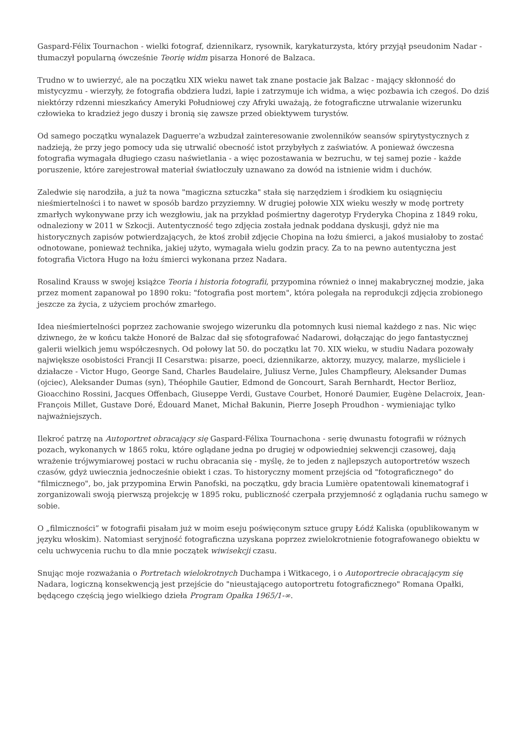Gaspard-Félix Tournachon - wielki fotograf, dziennikarz, rysownik, karykaturzysta, który przyjął pseudonim Nadar - tłumaczył popularną ówcześnie Teorię widm pisarza Honoré de Balzaca.
Trudno w to uwierzyć, ale na początku XIX wieku nawet tak znane postacie jak Balzac - mający skłonność do mistycyzmu - wierzyły, że fotografia obdziera ludzi, łapie i zatrzymuje ich widma, a więc pozbawia ich czegoś. Do dziś niektórzy rdzenni mieszkańcy Ameryki Południowej czy Afryki uważają, że fotograficzne utrwalanie wizerunku człowieka to kradzież jego duszy i bronią się zawsze przed obiektywem turystów.
Od samego początku wynalazek Daguerre'a wzbudzał zainteresowanie zwolenników seansów spirytystycznych z nadzieją, że przy jego pomocy uda się utrwalić obecność istot przybyłych z zaświatów. A ponieważ ówczesna fotografia wymagała długiego czasu naświetlania - a więc pozostawania w bezruchu, w tej samej pozie - każde poruszenie, które zarejestrował materiał światłoczuły uznawano za dowód na istnienie widm i duchów.
Zaledwie się narodziła, a już ta nowa "magiczna sztuczka" stała się narzędziem i środkiem ku osiągnięciu nieśmiertelności i to nawet w sposób bardzo przyziemny. W drugiej połowie XIX wieku weszły w modę portrety zmarłych wykonywane przy ich wezgłowiu, jak na przykład pośmiertny dagerotyp Fryderyka Chopina z 1849 roku, odnaleziony w 2011 w Szkocji. Autentyczność tego zdjęcia została jednak poddana dyskusji, gdyż nie ma historycznych zapisów potwierdzających, że ktoś zrobił zdjęcie Chopina na łożu śmierci, a jakoś musiałoby to zostać odnotowane, ponieważ technika, jakiej użyto, wymagała wielu godzin pracy. Za to na pewno autentyczna jest fotografia Victora Hugo na łożu śmierci wykonana przez Nadara.
Rosalind Krauss w swojej książce Teoria i historia fotografii, przypomina również o innej makabrycznej modzie, jaka przez moment zapanował po 1890 roku: "fotografia post mortem", która polegała na reprodukcji zdjęcia zrobionego jeszcze za życia, z użyciem prochów zmarłego.
Idea nieśmiertelności poprzez zachowanie swojego wizerunku dla potomnych kusi niemal każdego z nas. Nic więc dziwnego, że w końcu także Honoré de Balzac dał się sfotografować Nadarowi, dołączając do jego fantastycznej galerii wielkich jemu współczesnych. Od połowy lat 50. do początku lat 70. XIX wieku, w studiu Nadara pozowały największe osobistości Francji II Cesarstwa: pisarze, poeci, dziennikarze, aktorzy, muzycy, malarze, myśliciele i działacze - Victor Hugo, George Sand, Charles Baudelaire, Juliusz Verne, Jules Champfleury, Aleksander Dumas (ojciec), Aleksander Dumas (syn), Théophile Gautier, Edmond de Goncourt, Sarah Bernhardt, Hector Berlioz, Gioacchino Rossini, Jacques Offenbach, Giuseppe Verdi, Gustave Courbet, Honoré Daumier, Eugène Delacroix, Jean-François Millet, Gustave Doré, Édouard Manet, Michał Bakunin, Pierre Joseph Proudhon - wymieniając tylko najważniejszych.
Ilekroć patrzę na Autoportret obracający się Gaspard-Félixa Tournachona - serię dwunastu fotografii w różnych pozach, wykonanych w 1865 roku, które oglądane jedna po drugiej w odpowiedniej sekwencji czasowej, dają wrażenie trójwymiarowej postaci w ruchu obracania się - myślę, że to jeden z najlepszych autoportretów wszech czasów, gdyż uwiecznia jednocześnie obiekt i czas. To historyczny moment przejścia od "fotograficznego" do "filmicznego", bo, jak przypomina Erwin Panofski, na początku, gdy bracia Lumière opatentowali kinematograf i zorganizowali swoją pierwszą projekcję w 1895 roku, publiczność czerpała przyjemność z oglądania ruchu samego w sobie.
O „filmiczności” w fotografii pisałam już w moim eseju poświęconym sztuce grupy Łódź Kaliska (opublikowanym w języku włoskim). Natomiast seryjność fotograficzna uzyskana poprzez zwielokrotnienie fotografowanego obiektu w celu uchwycenia ruchu to dla mnie początek wiwisekcji czasu.
Snując moje rozważania o Portretach wielokrotnych Duchampa i Witkacego, i o Autoportrecie obracającym się Nadara, logiczną konsekwencją jest przejście do "nieustającego autoportretu fotograficznego" Romana Opałki, będącego częścią jego wielkiego dzieła Program Opałka 1965/1-∞.